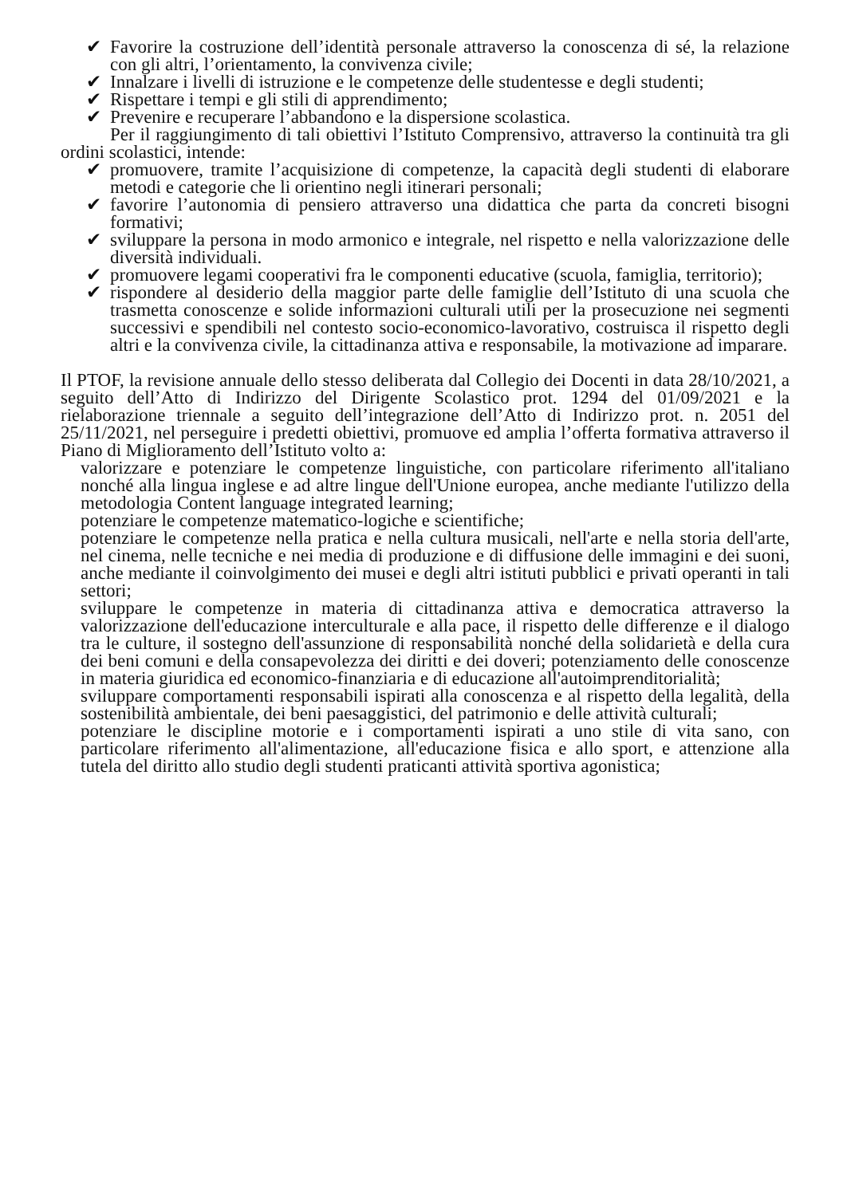✔ Favorire la costruzione dell’identità personale attraverso la conoscenza di sé, la relazione con gli altri, l’orientamento, la convivenza civile;
✔ Innalzare i livelli di istruzione e le competenze delle studentesse e degli studenti;
✔ Rispettare i tempi e gli stili di apprendimento;
✔ Prevenire e recuperare l’abbandono e la dispersione scolastica.
Per il raggiungimento di tali obiettivi l’Istituto Comprensivo, attraverso la continuità tra gli ordini scolastici, intende:
✔ promuovere, tramite l’acquisizione di competenze, la capacità degli studenti di elaborare metodi e categorie che li orientino negli itinerari personali;
✔ favorire l’autonomia di pensiero attraverso una didattica che parta da concreti bisogni formativi;
✔ sviluppare la persona in modo armonico e integrale, nel rispetto e nella valorizzazione delle diversità individuali.
✔ promuovere legami cooperativi fra le componenti educative (scuola, famiglia, territorio);
✔ rispondere al desiderio della maggior parte delle famiglie dell’Istituto di una scuola che trasmetta conoscenze e solide informazioni culturali utili per la prosecuzione nei segmenti successivi e spendibili nel contesto socio-economico-lavorativo, costruisca il rispetto degli altri e la convivenza civile, la cittadinanza attiva e responsabile, la motivazione ad imparare.
Il PTOF, la revisione annuale dello stesso deliberata dal Collegio dei Docenti in data 28/10/2021, a seguito dell’Atto di Indirizzo del Dirigente Scolastico prot. 1294 del 01/09/2021 e la rielaborazione triennale a seguito dell’integrazione dell’Atto di Indirizzo prot. n. 2051 del 25/11/2021, nel perseguire i predetti obiettivi, promuove ed amplia l’offerta formativa attraverso il Piano di Miglioramento dell’Istituto volto a:
valorizzare e potenziare le competenze linguistiche, con particolare riferimento all'italiano nonché alla lingua inglese e ad altre lingue dell'Unione europea, anche mediante l'utilizzo della metodologia Content language integrated learning;
potenziare le competenze matematico-logiche e scientifiche;
potenziare le competenze nella pratica e nella cultura musicali, nell'arte e nella storia dell'arte, nel cinema, nelle tecniche e nei media di produzione e di diffusione delle immagini e dei suoni, anche mediante il coinvolgimento dei musei e degli altri istituti pubblici e privati operanti in tali settori;
sviluppare le competenze in materia di cittadinanza attiva e democratica attraverso la valorizzazione dell'educazione interculturale e alla pace, il rispetto delle differenze e il dialogo tra le culture, il sostegno dell'assunzione di responsabilità nonché della solidarietà e della cura dei beni comuni e della consapevolezza dei diritti e dei doveri; potenziamento delle conoscenze in materia giuridica ed economico-finanziaria e di educazione all'autoimprenditorialità;
sviluppare comportamenti responsabili ispirati alla conoscenza e al rispetto della legalità, della sostenibilità ambientale, dei beni paesaggistici, del patrimonio e delle attività culturali;
potenziare le discipline motorie e i comportamenti ispirati a uno stile di vita sano, con particolare riferimento all'alimentazione, all'educazione fisica e allo sport, e attenzione alla tutela del diritto allo studio degli studenti praticanti attività sportiva agonistica;